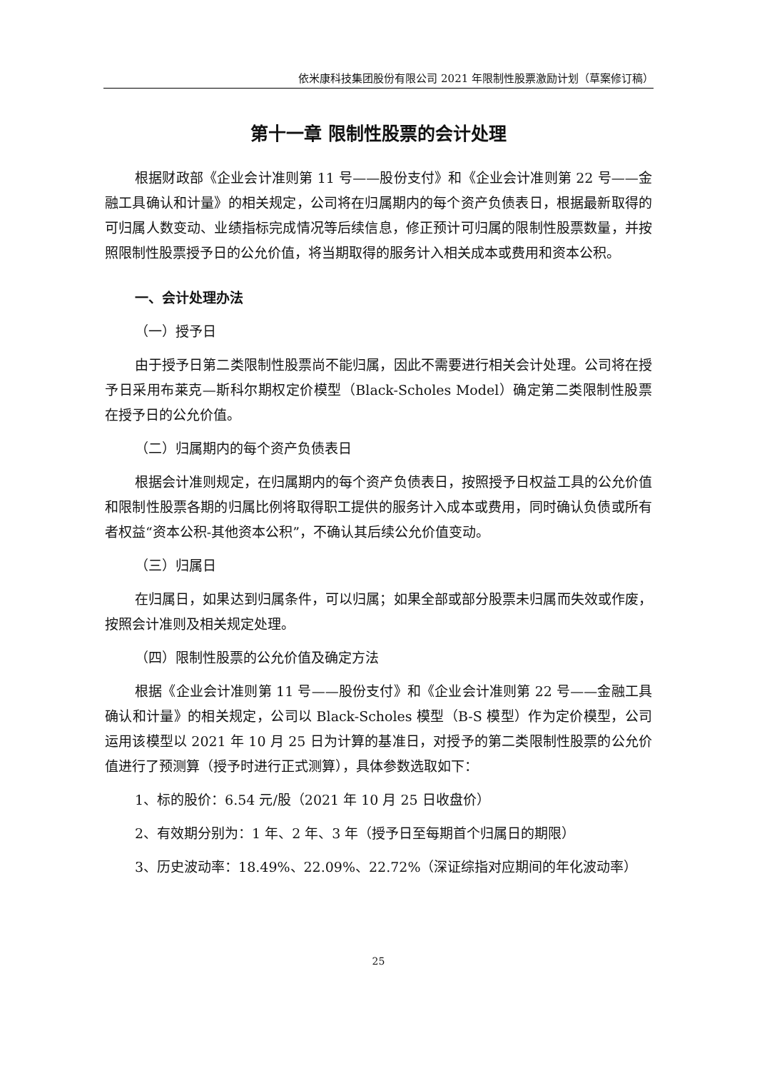依米康科技集团股份有限公司 2021 年限制性股票激励计划（草案修订稿）
第十一章 限制性股票的会计处理
根据财政部《企业会计准则第 11 号——股份支付》和《企业会计准则第 22 号——金融工具确认和计量》的相关规定，公司将在归属期内的每个资产负债表日，根据最新取得的可归属人数变动、业绩指标完成情况等后续信息，修正预计可归属的限制性股票数量，并按照限制性股票授予日的公允价值，将当期取得的服务计入相关成本或费用和资本公积。
一、会计处理办法
（一）授予日
由于授予日第二类限制性股票尚不能归属，因此不需要进行相关会计处理。公司将在授予日采用布莱克—斯科尔期权定价模型（Black-Scholes Model）确定第二类限制性股票在授予日的公允价值。
（二）归属期内的每个资产负债表日
根据会计准则规定，在归属期内的每个资产负债表日，按照授予日权益工具的公允价值和限制性股票各期的归属比例将取得职工提供的服务计入成本或费用，同时确认负债或所有者权益“资本公积-其他资本公积”，不确认其后续公允价值变动。
（三）归属日
在归属日，如果达到归属条件，可以归属；如果全部或部分股票未归属而失效或作废，按照会计准则及相关规定处理。
（四）限制性股票的公允价值及确定方法
根据《企业会计准则第 11 号——股份支付》和《企业会计准则第 22 号——金融工具确认和计量》的相关规定，公司以 Black-Scholes 模型（B-S 模型）作为定价模型，公司运用该模型以 2021 年 10 月 25 日为计算的基准日，对授予的第二类限制性股票的公允价值进行了预测算（授予时进行正式测算），具体参数选取如下：
1、标的股价：6.54 元/股（2021 年 10 月 25 日收盘价）
2、有效期分别为：1 年、2 年、3 年（授予日至每期首个归属日的期限）
3、历史波动率：18.49%、22.09%、22.72%（深证综指对应期间的年化波动率）
25